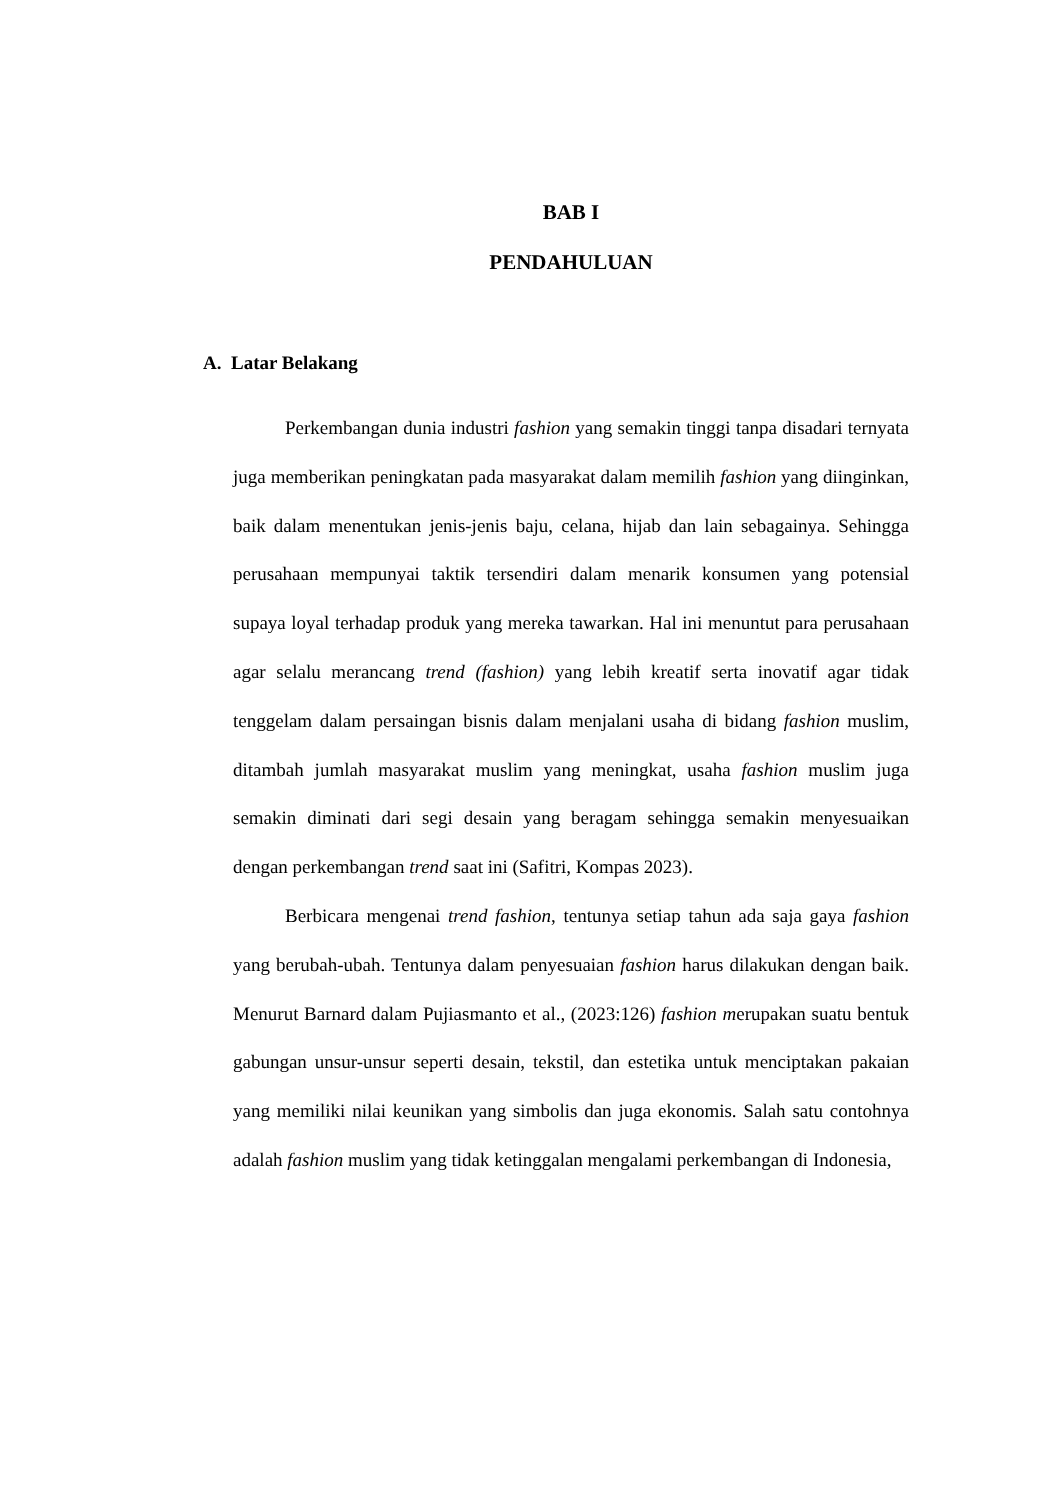BAB I
PENDAHULUAN
A. Latar Belakang
Perkembangan dunia industri fashion yang semakin tinggi tanpa disadari ternyata juga memberikan peningkatan pada masyarakat dalam memilih fashion yang diinginkan, baik dalam menentukan jenis-jenis baju, celana, hijab dan lain sebagainya. Sehingga perusahaan mempunyai taktik tersendiri dalam menarik konsumen yang potensial supaya loyal terhadap produk yang mereka tawarkan. Hal ini menuntut para perusahaan agar selalu merancang trend (fashion) yang lebih kreatif serta inovatif agar tidak tenggelam dalam persaingan bisnis dalam menjalani usaha di bidang fashion muslim, ditambah jumlah masyarakat muslim yang meningkat, usaha fashion muslim juga semakin diminati dari segi desain yang beragam sehingga semakin menyesuaikan dengan perkembangan trend saat ini (Safitri, Kompas 2023).
Berbicara mengenai trend fashion, tentunya setiap tahun ada saja gaya fashion yang berubah-ubah. Tentunya dalam penyesuaian fashion harus dilakukan dengan baik. Menurut Barnard dalam Pujiasmanto et al., (2023:126) fashion merupakan suatu bentuk gabungan unsur-unsur seperti desain, tekstil, dan estetika untuk menciptakan pakaian yang memiliki nilai keunikan yang simbolis dan juga ekonomis. Salah satu contohnya adalah fashion muslim yang tidak ketinggalan mengalami perkembangan di Indonesia,